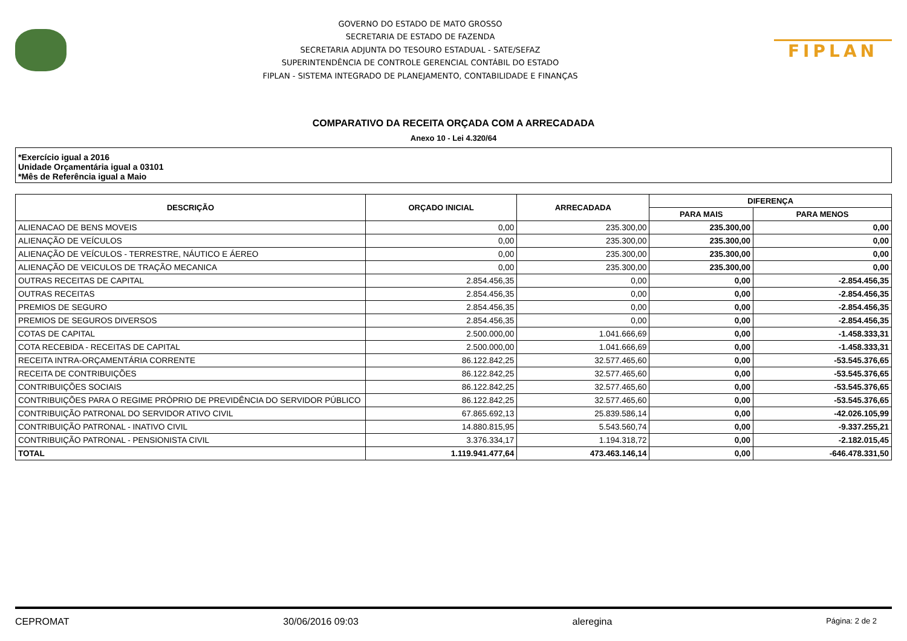GOVERNO DO ESTADO DE MATO GROSSO
SECRETARIA DE ESTADO DE FAZENDA
SECRETARIA ADJUNTA DO TESOURO ESTADUAL - SATE/SEFAZ
SUPERINTENDÊNCIA DE CONTROLE GERENCIAL CONTÁBIL DO ESTADO
FIPLAN - SISTEMA INTEGRADO DE PLANEJAMENTO, CONTABILIDADE E FINANÇAS
FIPLAN
COMPARATIVO DA RECEITA ORÇADA COM A ARRECADADA
Anexo 10 - Lei 4.320/64
*Exercício igual a 2016
Unidade Orçamentária igual a 03101
*Mês de Referência igual a Maio
| DESCRIÇÃO | ORÇADO INICIAL | ARRECADADA | DIFERENÇA | |
| --- | --- | --- | --- | --- |
| | | | PARA MAIS | PARA MENOS |
| ALIENACAO DE BENS MOVEIS | 0,00 | 235.300,00 | 235.300,00 | 0,00 |
| ALIENAÇÃO DE VEÍCULOS | 0,00 | 235.300,00 | 235.300,00 | 0,00 |
| ALIENAÇÃO DE VEÍCULOS - TERRESTRE, NÁUTICO E ÁEREO | 0,00 | 235.300,00 | 235.300,00 | 0,00 |
| ALIENAÇÃO DE VEICULOS DE TRAÇÃO MECANICA | 0,00 | 235.300,00 | 235.300,00 | 0,00 |
| OUTRAS RECEITAS DE CAPITAL | 2.854.456,35 | 0,00 | 0,00 | -2.854.456,35 |
| OUTRAS RECEITAS | 2.854.456,35 | 0,00 | 0,00 | -2.854.456,35 |
| PREMIOS DE SEGURO | 2.854.456,35 | 0,00 | 0,00 | -2.854.456,35 |
| PREMIOS DE SEGUROS DIVERSOS | 2.854.456,35 | 0,00 | 0,00 | -2.854.456,35 |
| COTAS DE CAPITAL | 2.500.000,00 | 1.041.666,69 | 0,00 | -1.458.333,31 |
| COTA RECEBIDA - RECEITAS DE CAPITAL | 2.500.000,00 | 1.041.666,69 | 0,00 | -1.458.333,31 |
| RECEITA INTRA-ORÇAMENTÁRIA CORRENTE | 86.122.842,25 | 32.577.465,60 | 0,00 | -53.545.376,65 |
| RECEITA DE CONTRIBUIÇÕES | 86.122.842,25 | 32.577.465,60 | 0,00 | -53.545.376,65 |
| CONTRIBUIÇÕES SOCIAIS | 86.122.842,25 | 32.577.465,60 | 0,00 | -53.545.376,65 |
| CONTRIBUIÇÕES PARA O REGIME PRÓPRIO DE PREVIDÊNCIA DO SERVIDOR PÚBLICO | 86.122.842,25 | 32.577.465,60 | 0,00 | -53.545.376,65 |
| CONTRIBUIÇÃO PATRONAL DO SERVIDOR ATIVO CIVIL | 67.865.692,13 | 25.839.586,14 | 0,00 | -42.026.105,99 |
| CONTRIBUIÇÃO PATRONAL - INATIVO CIVIL | 14.880.815,95 | 5.543.560,74 | 0,00 | -9.337.255,21 |
| CONTRIBUIÇÃO PATRONAL - PENSIONISTA CIVIL | 3.376.334,17 | 1.194.318,72 | 0,00 | -2.182.015,45 |
| TOTAL | 1.119.941.477,64 | 473.463.146,14 | 0,00 | -646.478.331,50 |
CEPROMAT 30/06/2016 09:03 aleregina Página: 2 de 2